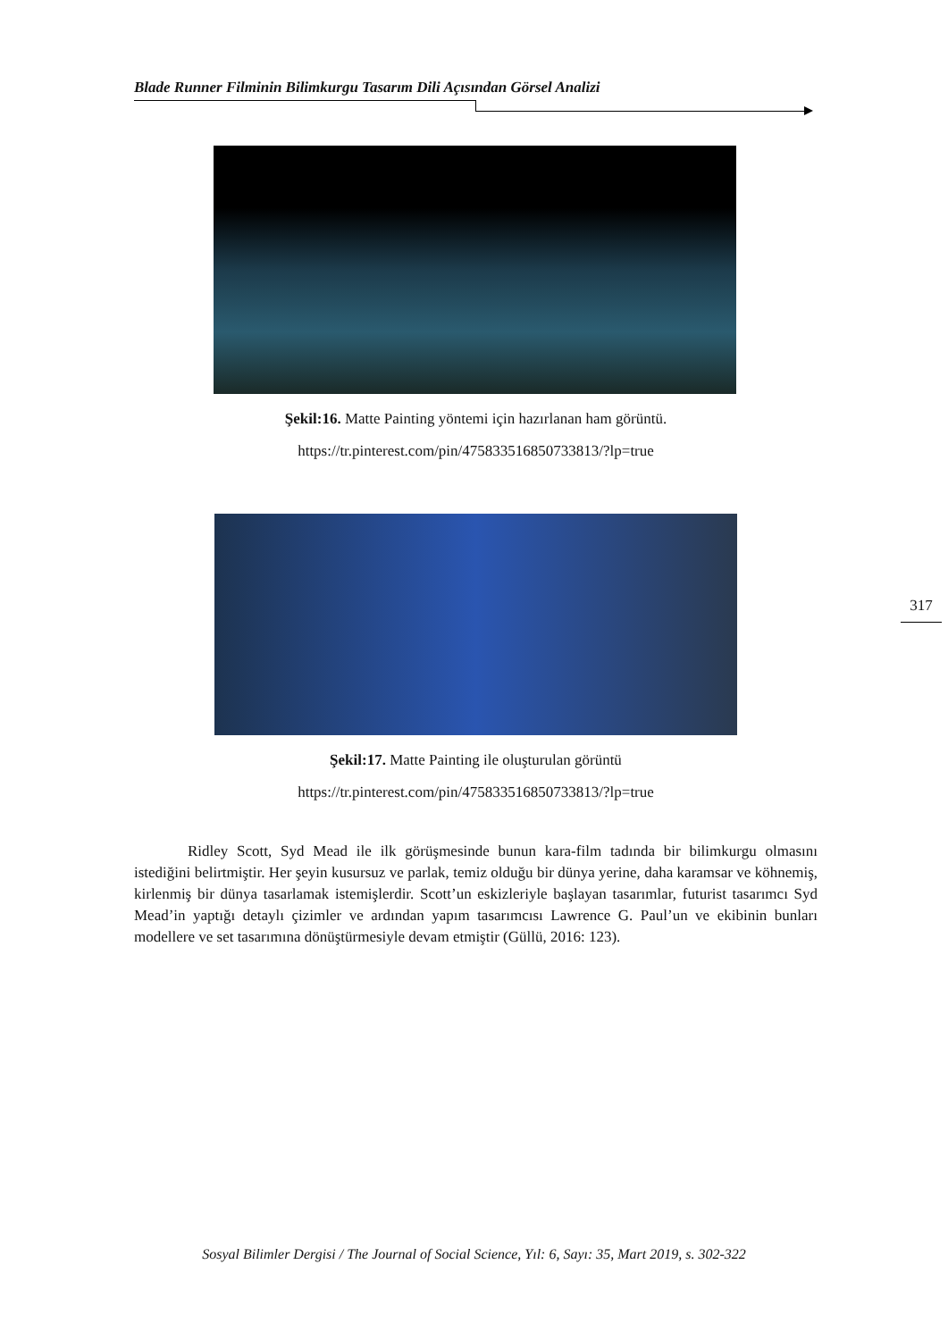Blade Runner Filminin Bilimkurgu Tasarım Dili Açısından Görsel Analizi
Şekil:16. Matte Painting yöntemi için hazırlanan ham görüntü.
https://tr.pinterest.com/pin/475833516850733813/?lp=true
Şekil:17. Matte Painting ile oluşturulan görüntü
https://tr.pinterest.com/pin/475833516850733813/?lp=true
Ridley Scott, Syd Mead ile ilk görüşmesinde bunun kara-film tadında bir bilimkurgu olmasını istediğini belirtmiştir. Her şeyin kusursuz ve parlak, temiz olduğu bir dünya yerine, daha karamsar ve köhnemiş, kirlenmiş bir dünya tasarlamak istemişlerdir. Scott’un eskizleriyle başlayan tasarımlar, futurist tasarımcı Syd Mead’in yaptığı detaylı çizimler ve ardından yapım tasarımcısı Lawrence G. Paul’un ve ekibinin bunları modellere ve set tasarımına dönüştürmesiyle devam etmiştir (Güllü, 2016: 123).
317
Sosyal Bilimler Dergisi / The Journal of Social Science, Yıl: 6, Sayı: 35, Mart 2019, s. 302-322